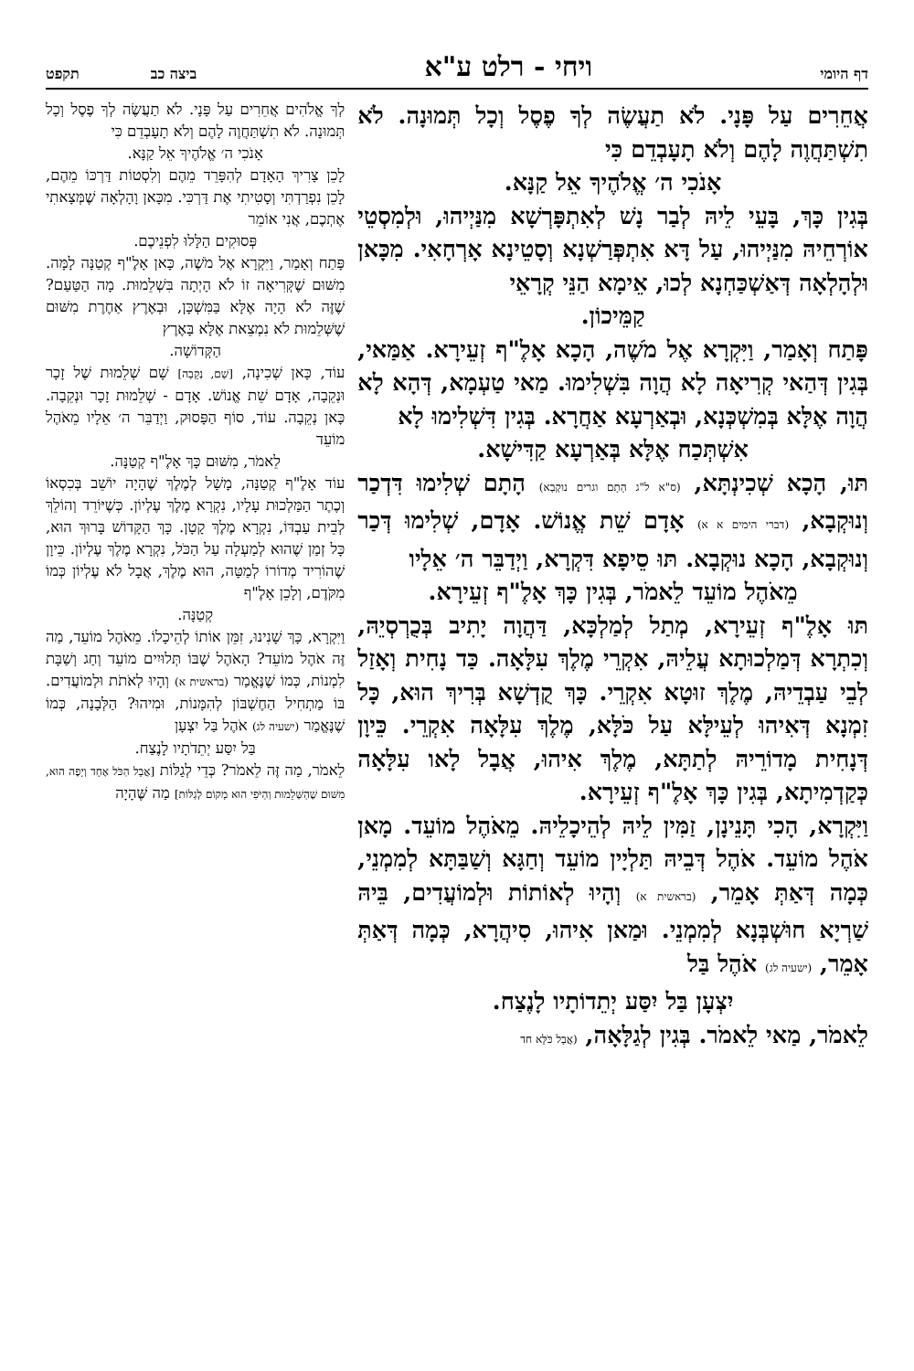דף היומי ויחי - רלט ע"א ביצה כב תקפט
אֲחֵרִים עַל פָּנָי. לֹא תַעֲשֶׂה לְךָ פֶסֶל וְכָל תְּמוּנָה. לֹא תִשְׁתַּחֲוֶה לָהֶם וְלֹא תָעָבְדֵם כִּי
אָנֹכִי ה׳ אֱלֹהֶיךָ אֵל קַנָּא.
בְּגִין כָּךְ, בָּעֵי לֵיהּ לְבַר נָשׁ לְאִתְפָּרְשָׁא מִנַּיְיהוּ, וּלְמִסְטֵי אוֹרְחֵיהּ מִנַּיְיהוּ, עַל דָּא אִתְפְּרַשְׁנָא וְסָטֵינָא אָרְחָאִי. מִכָּאן וּלְהָלְאָה דְּאַשְׁכַּחְנָא לְכוּ, אֵימָא הַנֵּי קְרָאֵי
קַמֵּיכוֹן.
פָּתַח וְאָמַר, וַיִּקְרָא אֶל מֹשֶׁה, הָכָא אָלֶ"ף זְעֵירָא. אַמַּאי, בְּגִין דְּהַאי קְרִיאָה לָא הֲוָה בִּשְׁלִימוּ. מַאי טַעְמָא, דְּהָא לָא הֲוָה אֶלָּא בְּמִשְׁכְּנָא, וּבְאַרְעָא אַחֲרָא. בְּגִין דִּשְׁלִימוּ לָא
אִשְׁתְּכַח אֶלָּא בְּאַרְעָא קַדִּישָׁא.
תּוּ, הָכָא שְׁכִינְתָּא, (ס"א ל"ג הָתָם וגרים נוקְבָא) הָתָם שְׁלִימוּ דִּדְכַר וְנוּקְבָא, (דברי הימים א א) אָדָם שֵׁת אֱנוֹשׁ. אָדָם, שְׁלִימוּ דְּכַר וְנוּקְבָא, הָכָא נוּקְבָא. תּוּ סֵיפָא דִּקְרָא, וַיְדַבֵּר ה׳ אֵלָיו
מֵאֹהֶל מוֹעֵד לֵאמֹר, בְּגִין כָּךְ אָלֶ"ף זְעֵירָא.
תּוּ אָלֶ"ף זְעֵירָא, מְתַל לְמַלְכָּא, דַּהֲוָה יָתִיב בְּכֻרְסְיֵהּ, וְכִתְרָא דְּמַלְכוּתָא עֲלֵיהּ, אִקְרֵי מֶלֶךְ עִלָּאָה. כַּד נָחִית וְאָזַל לְבֵי עַבְדֵיהּ, מֶלֶךְ זוּטָא אִקְרֵי. כָּךְ קֻדְשָׁא בְּרִיךְ הוּא, כָּל זִמְנָא דְּאִיהוּ לְעֵילָּא עַל כֹּלָּא, מֶלֶךְ עִלָּאָה אִקְרֵי. כֵּיוָן דְּנָחִית מָדוֹרֵיהּ לְתַתָּא, מֶלֶךְ אִיהוּ, אֲבָל לָאו עִלָּאָה כְּקַדְמִיתָא, בְּגִין כָּךְ אָלֶ"ף זְעֵירָא.
וַיִּקְרָא, הָכִי תָּנֵינָן, זַמִּין לֵיהּ לְהֵיכָלֵיהּ. מֵאֹהֶל מוֹעֵד. מָאן אֹהֶל מוֹעֵד. אֹהֶל דְּבֵיהּ תַּלְיָין מוֹעֵד וְחַגָּא וְשַׁבַּתָּא לְמִמְנֵי, כְּמָה דְּאַתְּ אָמֵר, (בראשית א) וְהָיוּ לְאוֹתוֹת וּלְמוֹעֲדִים, בֵּיהּ שַׁרְיָא חוּשְׁבְּנָא לְמִמְנֵי. וּמַאן אִיהוּ, סִיהֲרָא, כְּמָה דְּאַתְּ אָמֵר, (ישעיה לג) אֹהֶל בַּל
יִצְעָן בַּל יִסַּע יְתֵדוֹתָיו לָנֶצַח.
לֵאמֹר, מַאי לֵאמֹר. בְּגִין לְגַלָּאָה, (אֲבָל כֹּלָּא חד
לְךָ אֱלֹהִים אֲחֵרִים עַל פָּנָי. לֹא תַעֲשֶׂה לְךָ פֶסֶל וְכָל תְּמוּנָה. לֹא תִשְׁתַּחֲוֶה לָהֶם וְלֹא תָעָבְדֵם כִּי
אָנֹכִי ה׳ אֱלֹהֶיךָ אֵל קַנָּא.
לָכֵן צָרִיךְ הָאָדָם לְהִפָּרֵד מֵהֶם וְלִסְטוֹת דַּרְכּוֹ מֵהֶם, לָכֵן נִפְרַדְתִּי וְסָטִיתִי אֶת דַּרְכִּי. מִכָּאן וָהָלְאָה שֶׁמְּצָאתִי אֶתְכֶם, אֲנִי אוֹמֵר
פְּסוּקִים הַלָּלוּ לִפְנֵיכֶם.
פָּתַח וְאָמַר, וַיִּקְרָא אֶל מֹשֶׁה, כָּאן אָלֶ"ף קְטַנָּה לָמָּה. מִשּׁוּם שֶׁקְּרִיאָה זוֹ לֹא הָיְתָה בִּשְׁלֵמוּת. מָה הַטַּעַם? שֶׁזֶּה לֹא הָיָה אֶלָּא בַּמִּשְׁכָּן, וּבְאֶרֶץ אַחֶרֶת מִשּׁוּם שֶׁשְּׁלֵמוּת לֹא נִמְצֵאת אֶלָּא בָּאֶרֶץ
הַקְּדוֹשָׁה.
עוֹד, כָּאן שְׁכִינָה, [שָׁם, נְקֵבָה] שָׁם שְׁלֵמוּת שֶׁל זָכָר וּנְקֵבָה, אָדָם שֵׁת אֱנוֹשׁ. אָדָם - שְׁלֵמוּת זָכָר וּנְקֵבָה. כָּאן נְקֵבָה. עוֹד, סוֹף הַפָּסוּק, וַיְדַבֵּר ה׳ אֵלָיו מֵאֹהֶל מוֹעֵד
לֵאמֹר, מִשּׁוּם כָּךְ אָלֶ"ף קְטַנָּה.
עוֹד אָלֶ"ף קְטַנָּה, מָשָׁל לְמֶלֶךְ שֶׁהָיָה יוֹשֵׁב בְּכִסְאוֹ וְכֶתֶר הַמַּלְכוּת עָלָיו, נִקְרָא מֶלֶךְ עֶלְיוֹן. כְּשֶׁיּוֹרֵד וְהוֹלֵךְ לְבֵית עַבְדּוֹ, נִקְרָא מֶלֶךְ קָטָן. כָּךְ הַקָּדוֹשׁ בָּרוּךְ הוּא, כָּל זְמַן שֶׁהוּא לְמַעְלָה עַל הַכֹּל, נִקְרָא מֶלֶךְ עֶלְיוֹן. כֵּיוָן שֶׁהוֹרִיד מְדוֹרוֹ לְמַטָּה, הוּא מֶלֶךְ, אֲבָל לֹא עֶלְיוֹן כְּמוֹ מִקֹּדֶם, וְלָכֵן אָלֶ"ף
קְטַנָּה.
וַיִּקְרָא, כָּךְ שָׁנִינוּ, זִמֵּן אוֹתוֹ לְהֵיכָלוֹ. מֵאֹהֶל מוֹעֵד, מַה זֶּה אֹהֶל מוֹעֵד? הָאֹהֶל שֶׁבּוֹ תְּלוּיִים מוֹעֵד וְחַג וְשַׁבָּת לִמְנוֹת, כְּמוֹ שֶׁנֶּאֱמַר (בראשית א) וְהָיוּ לְאֹתֹת וּלְמוֹעֲדִים. בּוֹ מַתְחִיל הַחֶשְׁבּוֹן לְהִמָּנוֹת, וּמִיהוּ? הַלְּבָנָה, כְּמוֹ שֶׁנֶּאֱמַר (ישעיה לג) אֹהֶל בַּל יִצְעָן
בַּל יִסַּע יְתֵדֹתָיו לָנֶצַח.
לֵאמֹר, מַה זֶּה לֵאמֹר? כְּדֵי לְגַלּוֹת [אֲבָל הַכֹּל אֶחָד וְיָפֶה הוּא, מִשּׁוּם שֶׁהַשְּׁלֵמוּת וְהַיֹּפִי הוּא מָקוֹם לְגַלּוֹת] מַה שֶּׁהָיָה